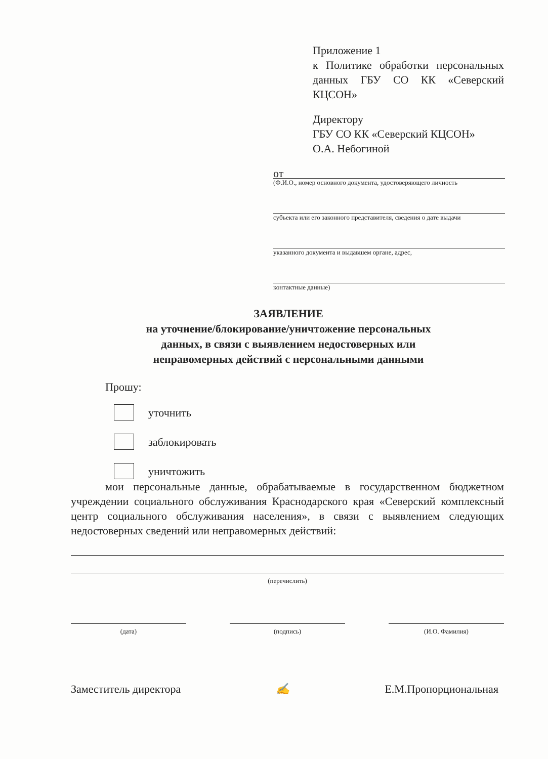Приложение 1
к Политике обработки персональных данных ГБУ СО КК «Северский КЦСОН»
Директору
ГБУ СО КК «Северский КЦСОН»
О.А. Небогиной
от
(Ф.И.О., номер основного документа, удостоверяющего личность
субъекта или его законного представителя, сведения о дате выдачи
указанного документа и выдавшем органе, адрес,
контактные данные)
ЗАЯВЛЕНИЕ
на уточнение/блокирование/уничтожение персональных
данных, в связи с выявлением недостоверных или
неправомерных действий с персональными данными
Прошу:
уточнить
заблокировать
уничтожить
мои персональные данные, обрабатываемые в государственном бюджетном учреждении социального обслуживания Краснодарского края «Северский комплексный центр социального обслуживания населения», в связи с выявлением следующих недостоверных сведений или неправомерных действий:
(перечислить)
(дата) (подпись) (И.О. Фамилия)
Заместитель директора ✍ Е.М.Пропорциональная